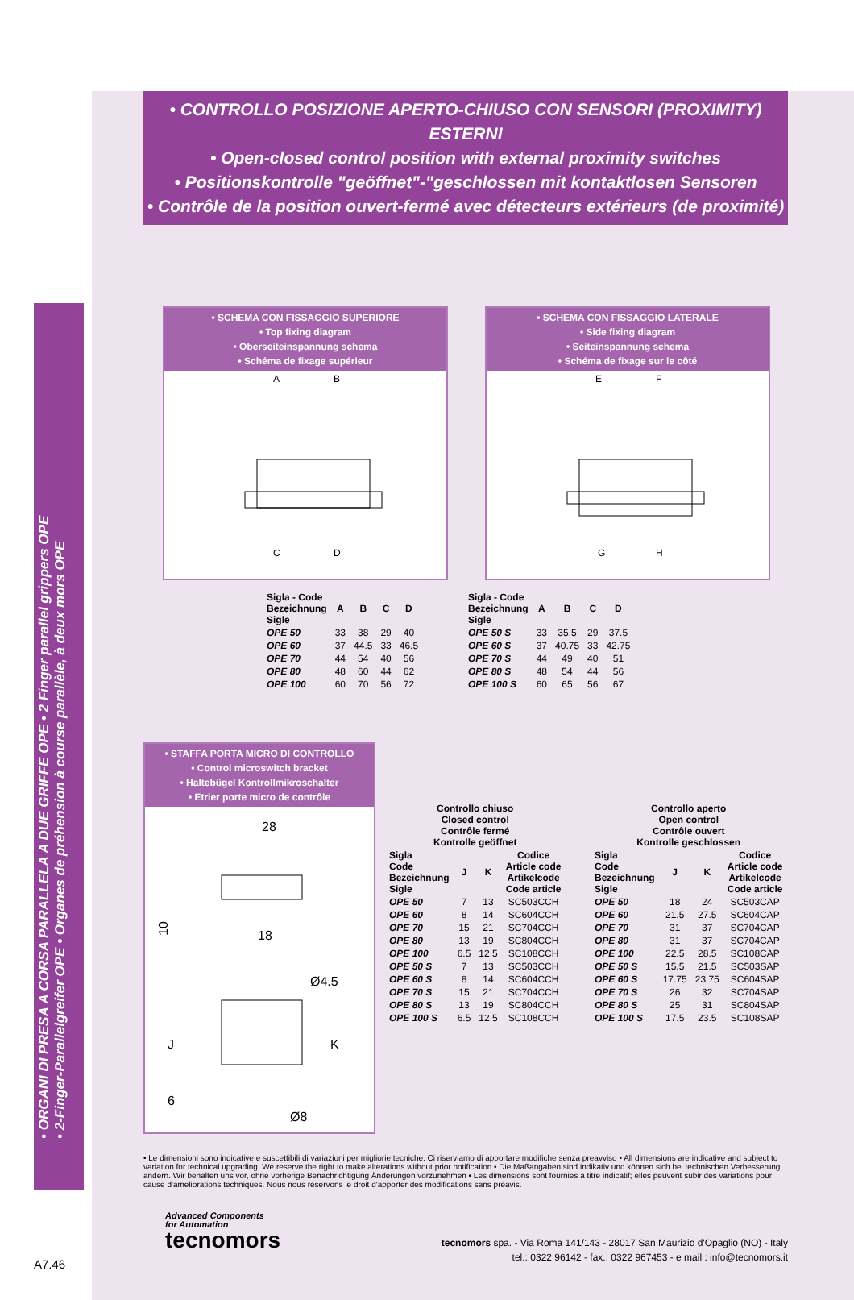• CONTROLLO POSIZIONE APERTO-CHIUSO CON SENSORI (PROXIMITY) ESTERNI
• Open-closed control position with external proximity switches
• Positionskontrolle "geöffnet"-"geschlossen mit kontaktlosen Sensoren
• Contrôle de la position ouvert-fermé avec détecteurs extérieurs (de proximité)
• ORGANI DI PRESA A CORSA PARALLELA A DUE GRIFFE OPE • 2 Finger parallel grippers OPE
• 2-Finger-Parallelgreifer OPE • Organes de préhension à course parallèle, à deux mors OPE
• SCHEMA CON FISSAGGIO SUPERIORE
• Top fixing diagram
• Oberseiteinspannung schema
• Schéma de fixage supérieur
A
B
C
D
• SCHEMA CON FISSAGGIO LATERALE
• Side fixing diagram
• Seiteinspannung schema
• Schéma de fixage sur le côté
E
F
G
H
| Sigla - Code Bezeichnung Sigle | A | B | C | D |
| --- | --- | --- | --- | --- |
| OPE 50 | 33 | 38 | 29 | 40 |
| OPE 60 | 37 | 44.5 | 33 | 46.5 |
| OPE 70 | 44 | 54 | 40 | 56 |
| OPE 80 | 48 | 60 | 44 | 62 |
| OPE 100 | 60 | 70 | 56 | 72 |
| Sigla - Code Bezeichnung Sigle | A | B | C | D |
| --- | --- | --- | --- | --- |
| OPE 50 S | 33 | 35.5 | 29 | 37.5 |
| OPE 60 S | 37 | 40.75 | 33 | 42.75 |
| OPE 70 S | 44 | 49 | 40 | 51 |
| OPE 80 S | 48 | 54 | 44 | 56 |
| OPE 100 S | 60 | 65 | 56 | 67 |
• STAFFA PORTA MICRO DI CONTROLLO
• Control microswitch bracket
• Haltebügel Kontrollmikroschalter
• Etrier porte micro de contrôle
28
18
10
Ø4.5
J
K
6
Ø8
| Controllo chiuso Closed control Contrôle fermé Kontrolle geöffnet | | | |
| --- | --- | --- | --- |
| Sigla Code Bezeichnung Sigle | J | K | Codice Article code Artikelcode Code article |
| OPE 50 | 7 | 13 | SC503CCH |
| OPE 60 | 8 | 14 | SC604CCH |
| OPE 70 | 15 | 21 | SC704CCH |
| OPE 80 | 13 | 19 | SC804CCH |
| OPE 100 | 6.5 | 12.5 | SC108CCH |
| OPE 50 S | 7 | 13 | SC503CCH |
| OPE 60 S | 8 | 14 | SC604CCH |
| OPE 70 S | 15 | 21 | SC704CCH |
| OPE 80 S | 13 | 19 | SC804CCH |
| OPE 100 S | 6.5 | 12.5 | SC108CCH |
| Controllo aperto Open control Contrôle ouvert Kontrolle geschlossen | | | |
| --- | --- | --- | --- |
| Sigla Code Bezeichnung Sigle | J | K | Codice Article code Artikelcode Code article |
| OPE 50 | 18 | 24 | SC503CAP |
| OPE 60 | 21.5 | 27.5 | SC604CAP |
| OPE 70 | 31 | 37 | SC704CAP |
| OPE 80 | 31 | 37 | SC704CAP |
| OPE 100 | 22.5 | 28.5 | SC108CAP |
| OPE 50 S | 15.5 | 21.5 | SC503SAP |
| OPE 60 S | 17.75 | 23.75 | SC604SAP |
| OPE 70 S | 26 | 32 | SC704SAP |
| OPE 80 S | 25 | 31 | SC804SAP |
| OPE 100 S | 17.5 | 23.5 | SC108SAP |
• Le dimensioni sono indicative e suscettibili di variazioni per migliorie tecniche. Ci riserviamo di apportare modifiche senza preavviso • All dimensions are indicative and subject to variation for technical upgrading. We reserve the right to make alterations without prior notification • Die Maßangaben sind indikativ und können sich bei technischen Verbesserung ändern. Wir behalten uns vor, ohne vorherige Benachrichtigung Änderungen vorzunehmen • Les dimensions sont fournies à titre indicatif; elles peuvent subir des variations pour cause d'ameliorations techniques. Nous nous réservons le droit d'apporter des modifications sans préavis.
Advanced Components
for Automation
tecnomors
tecnomors spa. - Via Roma 141/143 - 28017 San Maurizio d'Opaglio (NO) - Italy
tel.: 0322 96142 - fax.: 0322 967453 - e mail : info@tecnomors.it
A7.46